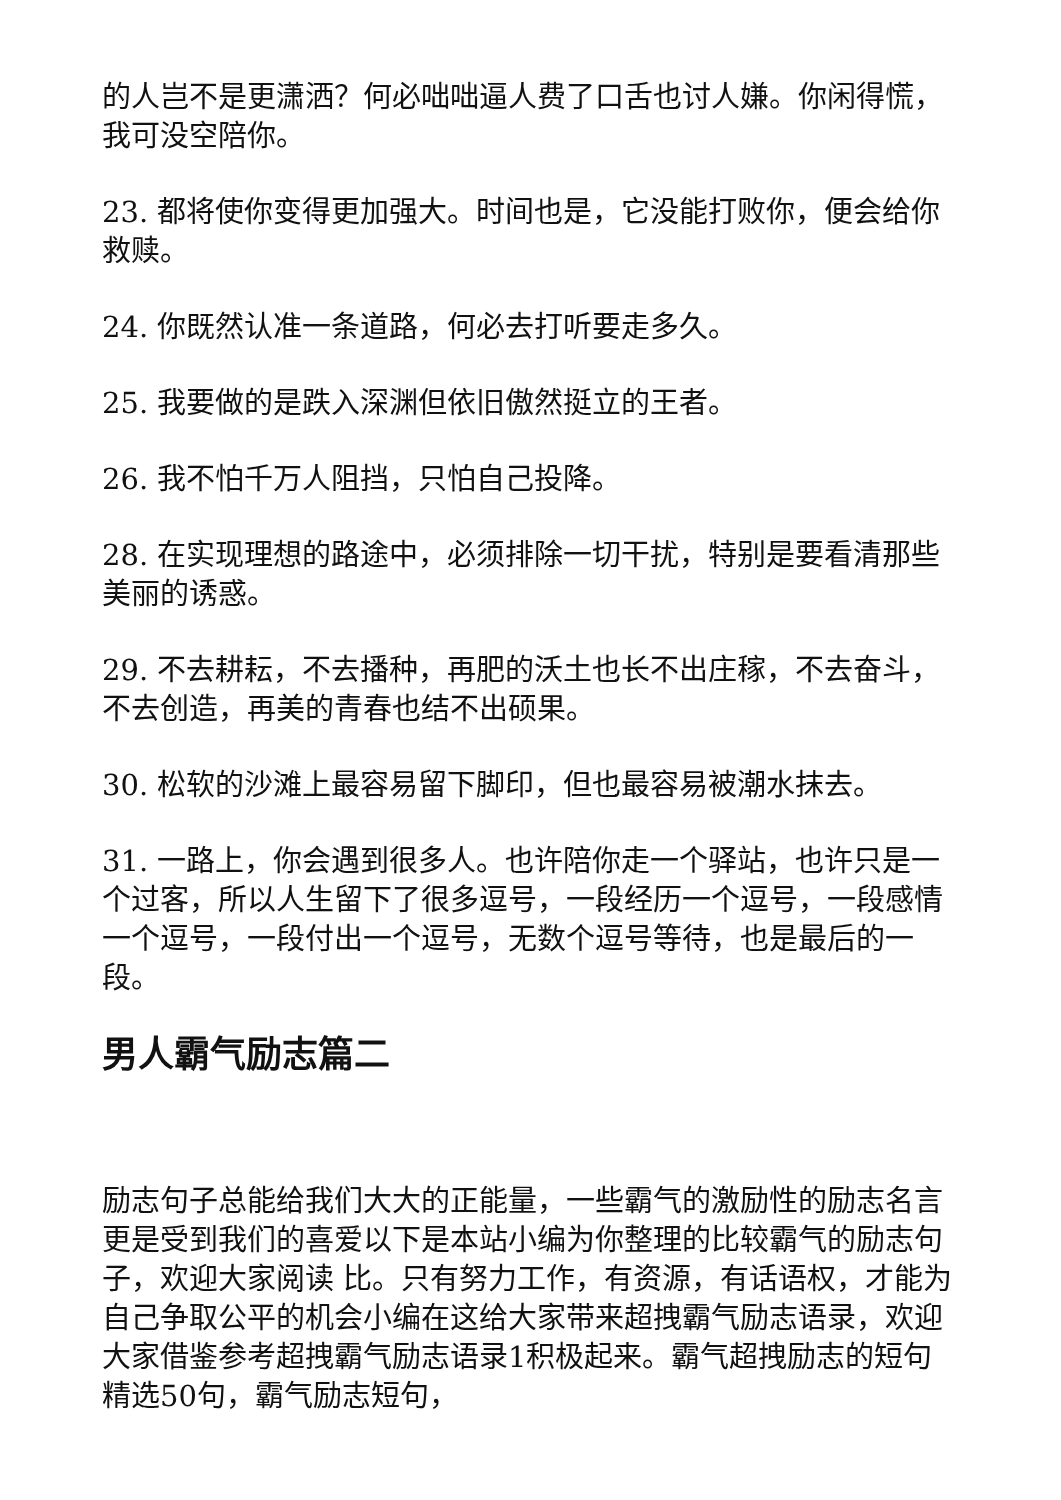的人岂不是更潇洒？何必咄咄逼人费了口舌也讨人嫌。你闲得慌，我可没空陪你。
23. 都将使你变得更加强大。时间也是，它没能打败你，便会给你救赎。
24. 你既然认准一条道路，何必去打听要走多久。
25. 我要做的是跌入深渊但依旧傲然挺立的王者。
26. 我不怕千万人阻挡，只怕自己投降。
28. 在实现理想的路途中，必须排除一切干扰，特别是要看清那些美丽的诱惑。
29. 不去耕耘，不去播种，再肥的沃土也长不出庄稼，不去奋斗，不去创造，再美的青春也结不出硕果。
30. 松软的沙滩上最容易留下脚印，但也最容易被潮水抹去。
31. 一路上，你会遇到很多人。也许陪你走一个驿站，也许只是一个过客，所以人生留下了很多逗号，一段经历一个逗号，一段感情一个逗号，一段付出一个逗号，无数个逗号等待，也是最后的一段。
男人霸气励志篇二
励志句子总能给我们大大的正能量，一些霸气的激励性的励志名言更是受到我们的喜爱以下是本站小编为你整理的比较霸气的励志句子，欢迎大家阅读 比。只有努力工作，有资源，有话语权，才能为自己争取公平的机会小编在这给大家带来超拽霸气励志语录，欢迎大家借鉴参考超拽霸气励志语录1积极起来。霸气超拽励志的短句精选50句，霸气励志短句，